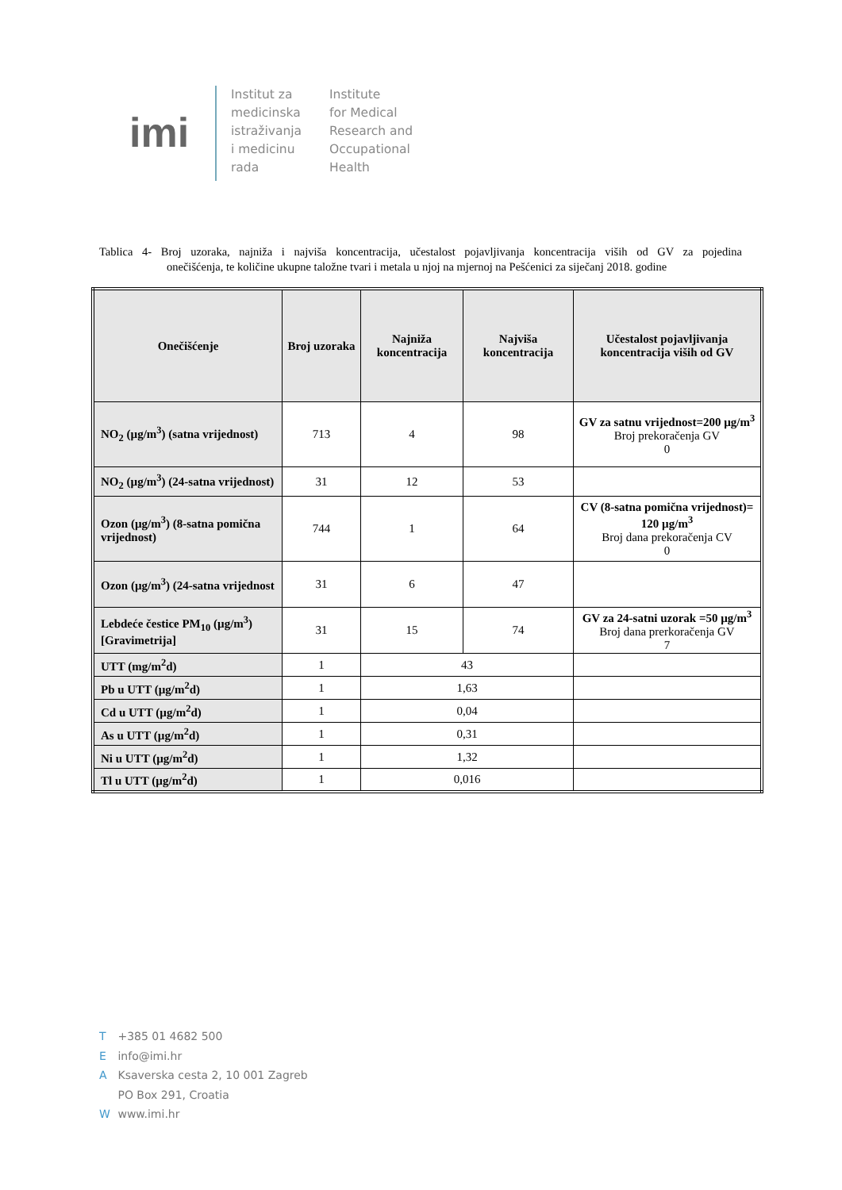imi
Institut za
medicinska
istraživanja
i medicinu
rada
Institute
for Medical
Research and
Occupational
Health
Tablica 4- Broj uzoraka, najniža i najviša koncentracija, učestalost pojavljivanja koncentracija viših od GV za pojedina onečišćenja, te količine ukupne taložne tvari i metala u njoj na mjernoj na Pešćenici za siječanj 2018. godine
| Onečišćenje | Broj uzoraka | Najniža koncentracija | Najviša koncentracija | Učestalost pojavljivanja koncentracija viših od GV |
| --- | --- | --- | --- | --- |
| NO<sub>2</sub> (µg/m<sup>3</sup>) (satna vrijednost) | 713 | 4 | 98 | GV za satnu vrijednost=200 µg/m<sup>3</sup> Broj prekoračenja GV 0 |
| NO<sub>2</sub> (µg/m<sup>3</sup>) (24-satna vrijednost) | 31 | 12 | 53 | |
| Ozon (µg/m<sup>3</sup>) (8-satna pomična vrijednost) | 744 | 1 | 64 | CV (8-satna pomična vrijednost)= 120 µg/m<sup>3</sup> Broj dana prekoračenja CV 0 |
| Ozon (µg/m<sup>3</sup>) (24-satna vrijednost | 31 | 6 | 47 | |
| Lebdeće čestice PM<sub>10</sub> (µg/m<sup>3</sup>) [Gravimetrija] | 31 | 15 | 74 | GV za 24-satni uzorak =50 µg/m<sup>3</sup> Broj dana prerkoračenja GV 7 |
| UTT (mg/m<sup>2</sup>d) | 1 | 43 | | |
| Pb u UTT (µg/m<sup>2</sup>d) | 1 | 1,63 | | |
| Cd u UTT (µg/m<sup>2</sup>d) | 1 | 0,04 | | |
| As u UTT (µg/m<sup>2</sup>d) | 1 | 0,31 | | |
| Ni u UTT (µg/m<sup>2</sup>d) | 1 | 1,32 | | |
| Tl u UTT (µg/m<sup>2</sup>d) | 1 | 0,016 | | |
T +385 01 4682 500
E info@imi.hr
A Ksaverska cesta 2, 10 001 Zagreb
PO Box 291, Croatia
W www.imi.hr